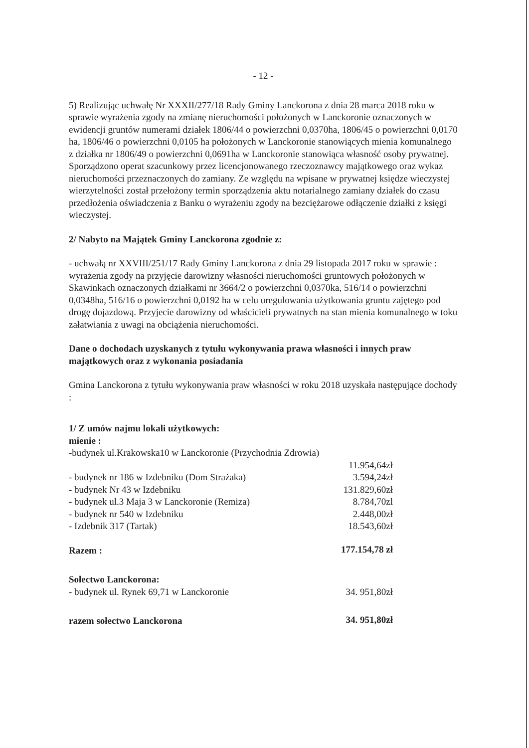- 12 -
5) Realizując uchwałę Nr XXXII/277/18 Rady Gminy Lanckorona z dnia 28 marca 2018 roku w sprawie wyrażenia zgody na zmianę nieruchomości położonych w Lanckoronie oznaczonych w ewidencji gruntów numerami działek 1806/44 o powierzchni 0,0370ha, 1806/45 o powierzchni 0,0170 ha, 1806/46 o powierzchni 0,0105 ha położonych w Lanckoronie stanowiących mienia komunalnego z działka nr 1806/49 o powierzchni 0,0691ha w Lanckoronie stanowiąca własność osoby prywatnej. Sporządzono operat szacunkowy przez licencjonowanego rzeczoznawcy majątkowego oraz wykaz nieruchomości przeznaczonych do zamiany. Ze względu na wpisane w prywatnej księdze wieczystej wierzytelności został przełożony termin sporządzenia aktu notarialnego zamiany działek do czasu przedłożenia oświadczenia z Banku o wyrażeniu zgody na bezciężarowe odłączenie działki z księgi wieczystej.
2/ Nabyto na Majątek Gminy Lanckorona zgodnie z:
- uchwałą nr XXVIII/251/17 Rady Gminy Lanckorona z dnia 29 listopada 2017 roku w sprawie : wyrażenia zgody na przyjęcie darowizny własności nieruchomości gruntowych położonych w Skawinkach oznaczonych działkami nr 3664/2 o powierzchni 0,0370ka, 516/14 o powierzchni 0,0348ha, 516/16 o powierzchni 0,0192 ha w celu uregulowania użytkowania gruntu zajętego pod drogę dojazdową. Przyjecie darowizny od właścicieli prywatnych na stan mienia komunalnego w toku załatwiania z uwagi na obciążenia nieruchomości.
Dane o dochodach uzyskanych z tytułu wykonywania prawa własności i innych praw majątkowych oraz z wykonania posiadania
Gmina Lanckorona z tytułu wykonywania praw własności w roku 2018 uzyskała następujące dochody :
1/ Z umów najmu lokali użytkowych:
mienie :
-budynek ul.Krakowska10 w Lanckoronie (Przychodnia Zdrowia)
| | 11.954,64zł |
| - budynek nr 186 w Izdebniku (Dom Strażaka) | 3.594,24zł |
| - budynek Nr 43 w Izdebniku | 131.829,60zł |
| - budynek ul.3 Maja 3 w Lanckoronie (Remiza) | 8.784,70zl |
| - budynek nr 540 w Izdebniku | 2.448,00zł |
| - Izdebnik 317 (Tartak) | 18.543,60zł |
| Razem : | 177.154,78 zł |
| Sołectwo Lanckorona: | |
| - budynek ul. Rynek 69,71 w Lanckoronie | 34. 951,80zł |
| razem sołectwo Lanckorona | 34. 951,80zł |